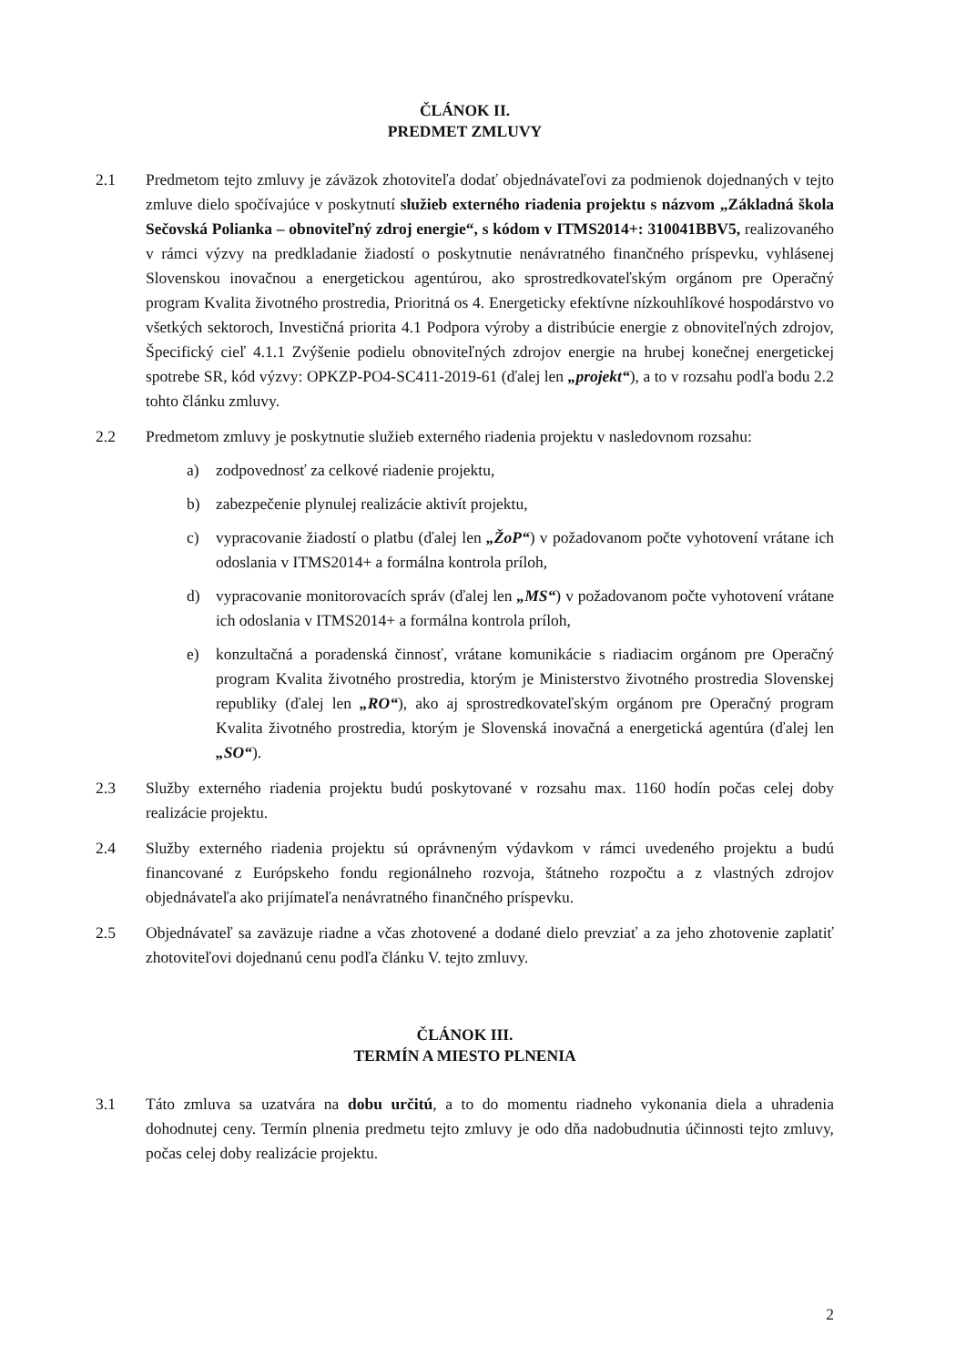ČLÁNOK II.
PREDMET ZMLUVY
2.1 Predmetom tejto zmluvy je záväzok zhotoviteľa dodať objednávateľovi za podmienok dojednaných v tejto zmluve dielo spočívajúce v poskytnutí služieb externého riadenia projektu s názvom „Základná škola Sečovská Polianka – obnoviteľný zdroj energie“, s kódom v ITMS2014+: 310041BBV5, realizovaného v rámci výzvy na predkladanie žiadostí o poskytnutie nenávratného finančného príspevku, vyhlásenej Slovenskou inovačnou a energetickou agentúrou, ako sprostredkovateľským orgánom pre Operačný program Kvalita životného prostredia, Prioritná os 4. Energeticky efektívne nízkouhlíkové hospodárstvo vo všetkých sektoroch, Investičná priorita 4.1 Podpora výroby a distribúcie energie z obnoviteľných zdrojov, Špecifický cieľ 4.1.1 Zvýšenie podielu obnoviteľných zdrojov energie na hrubej konečnej energetickej spotrebe SR, kód výzvy: OPKZP-PO4-SC411-2019-61 (ďalej len „projekt“), a to v rozsahu podľa bodu 2.2 tohto článku zmluvy.
2.2 Predmetom zmluvy je poskytnutie služieb externého riadenia projektu v nasledovnom rozsahu:
a) zodpovednosť za celkové riadenie projektu,
b) zabezpečenie plynulej realizácie aktivít projektu,
c) vypracovanie žiadostí o platbu (ďalej len „ŽoP“) v požadovanom počte vyhotovení vrátane ich odoslania v ITMS2014+ a formálna kontrola príloh,
d) vypracovanie monitorovacích správ (ďalej len „MS“) v požadovanom počte vyhotovení vrátane ich odoslania v ITMS2014+ a formálna kontrola príloh,
e) konzultačná a poradenská činnosť, vrátane komunikácie s riadiacim orgánom pre Operačný program Kvalita životného prostredia, ktorým je Ministerstvo životného prostredia Slovenskej republiky (ďalej len „RO“), ako aj sprostredkovateľským orgánom pre Operačný program Kvalita životného prostredia, ktorým je Slovenská inovačná a energetická agentúra (ďalej len „SO“).
2.3 Služby externého riadenia projektu budú poskytované v rozsahu max. 1160 hodín počas celej doby realizácie projektu.
2.4 Služby externého riadenia projektu sú oprávneným výdavkom v rámci uvedeného projektu a budú financované z Európskeho fondu regionálneho rozvoja, štátneho rozpočtu a z vlastných zdrojov objednávateľa ako prijímateľa nenávratného finančného príspevku.
2.5 Objednávateľ sa zaväzuje riadne a včas zhotovené a dodané dielo prevziať a za jeho zhotovenie zaplatiť zhotoviteľovi dojednanú cenu podľa článku V. tejto zmluvy.
ČLÁNOK III.
TERMÍN A MIESTO PLNENIA
3.1 Táto zmluva sa uzatvára na dobu určitú, a to do momentu riadneho vykonania diela a uhradenia dohodnutej ceny. Termín plnenia predmetu tejto zmluvy je odo dňa nadobudnutia účinnosti tejto zmluvy, počas celej doby realizácie projektu.
2